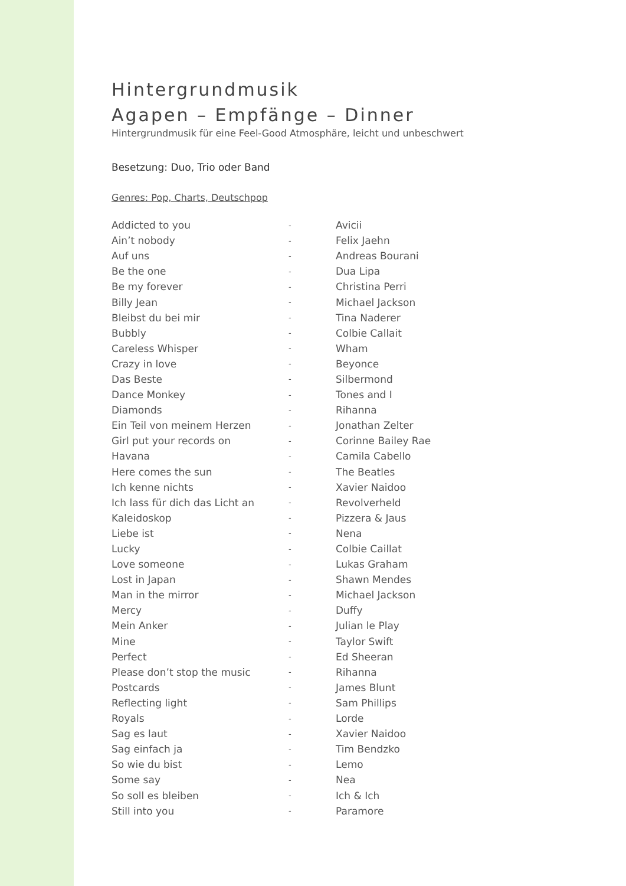Hintergrundmusik
Agapen – Empfänge – Dinner
Hintergrundmusik für eine Feel-Good Atmosphäre, leicht und unbeschwert
Besetzung: Duo, Trio oder Band
Genres: Pop, Charts, Deutschpop
| Addicted to you | - | Avicii |
| Ain’t nobody | - | Felix Jaehn |
| Auf uns | - | Andreas Bourani |
| Be the one | - | Dua Lipa |
| Be my forever | - | Christina Perri |
| Billy Jean | - | Michael Jackson |
| Bleibst du bei mir | - | Tina Naderer |
| Bubbly | - | Colbie Callait |
| Careless Whisper | - | Wham |
| Crazy in love | - | Beyonce |
| Das Beste | - | Silbermond |
| Dance Monkey | - | Tones and I |
| Diamonds | - | Rihanna |
| Ein Teil von meinem Herzen | - | Jonathan Zelter |
| Girl put your records on | - | Corinne Bailey Rae |
| Havana | - | Camila Cabello |
| Here comes the sun | - | The Beatles |
| Ich kenne nichts | - | Xavier Naidoo |
| Ich lass für dich das Licht an | - | Revolverheld |
| Kaleidoskop | - | Pizzera & Jaus |
| Liebe ist | - | Nena |
| Lucky | - | Colbie Caillat |
| Love someone | - | Lukas Graham |
| Lost in Japan | - | Shawn Mendes |
| Man in the mirror | - | Michael Jackson |
| Mercy | - | Duffy |
| Mein Anker | - | Julian le Play |
| Mine | - | Taylor Swift |
| Perfect | - | Ed Sheeran |
| Please don’t stop the music | - | Rihanna |
| Postcards | - | James Blunt |
| Reflecting light | - | Sam Phillips |
| Royals | - | Lorde |
| Sag es laut | - | Xavier Naidoo |
| Sag einfach ja | - | Tim Bendzko |
| So wie du bist | - | Lemo |
| Some say | - | Nea |
| So soll es bleiben | - | Ich & Ich |
| Still into you | - | Paramore |